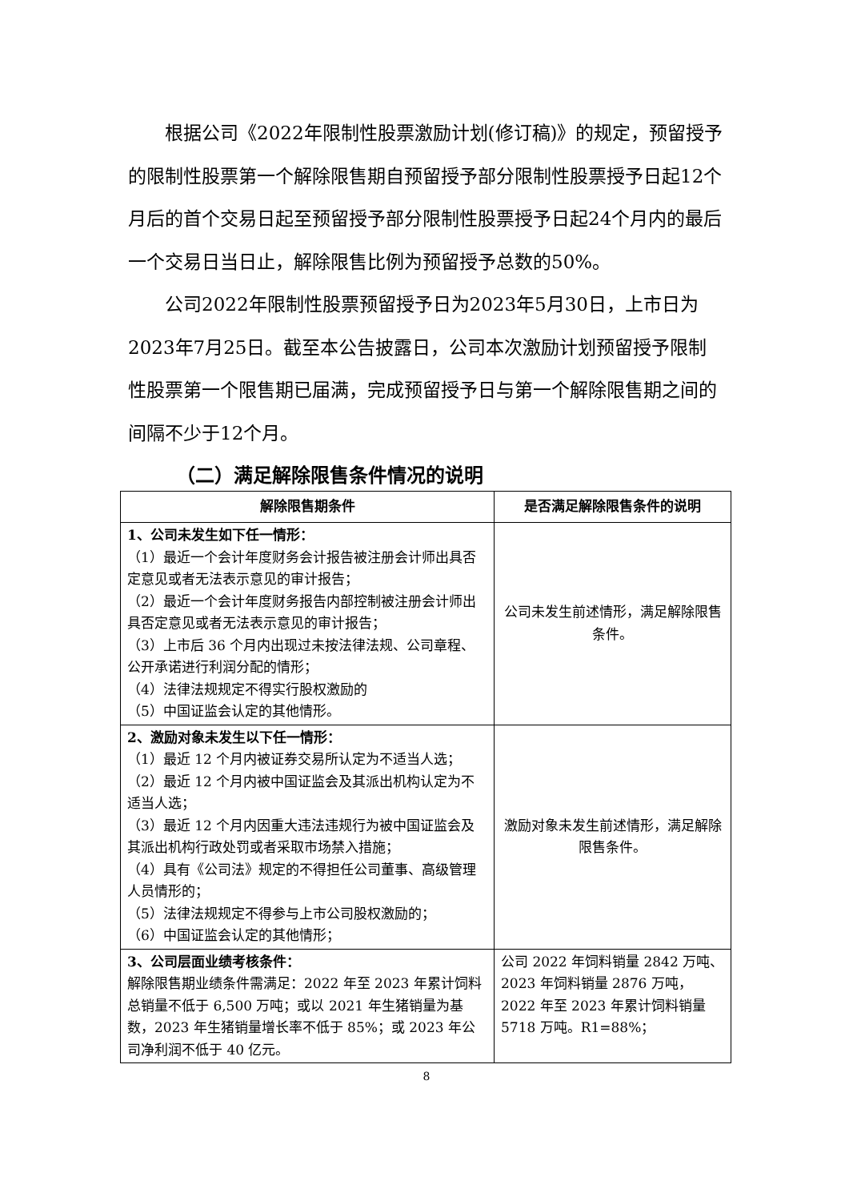根据公司《2022年限制性股票激励计划(修订稿)》的规定，预留授予的限制性股票第一个解除限售期自预留授予部分限制性股票授予日起12个月后的首个交易日起至预留授予部分限制性股票授予日起24个月内的最后一个交易日当日止，解除限售比例为预留授予总数的50%。
公司2022年限制性股票预留授予日为2023年5月30日，上市日为2023年7月25日。截至本公告披露日，公司本次激励计划预留授予限制性股票第一个限售期已届满，完成预留授予日与第一个解除限售期之间的间隔不少于12个月。
（二）满足解除限售条件情况的说明
| 解除限售期条件 | 是否满足解除限售条件的说明 |
| --- | --- |
| 1、公司未发生如下任一情形： （1）最近一个会计年度财务会计报告被注册会计师出具否定意见或者无法表示意见的审计报告； （2）最近一个会计年度财务报告内部控制被注册会计师出具否定意见或者无法表示意见的审计报告； （3）上市后 36 个月内出现过未按法律法规、公司章程、公开承诺进行利润分配的情形； （4）法律法规规定不得实行股权激励的 （5）中国证监会认定的其他情形。 | 公司未发生前述情形，满足解除限售条件。 |
| 2、激励对象未发生以下任一情形： （1）最近 12 个月内被证券交易所认定为不适当人选； （2）最近 12 个月内被中国证监会及其派出机构认定为不适当人选； （3）最近 12 个月内因重大违法违规行为被中国证监会及其派出机构行政处罚或者采取市场禁入措施； （4）具有《公司法》规定的不得担任公司董事、高级管理人员情形的； （5）法律法规规定不得参与上市公司股权激励的； （6）中国证监会认定的其他情形； | 激励对象未发生前述情形，满足解除限售条件。 |
| 3、公司层面业绩考核条件： 解除限售期业绩条件需满足：2022 年至 2023 年累计饲料总销量不低于 6,500 万吨；或以 2021 年生猪销量为基数，2023 年生猪销量增长率不低于 85%；或 2023 年公司净利润不低于 40 亿元。 | 公司 2022 年饲料销量 2842 万吨、2023 年饲料销量 2876 万吨，2022 年至 2023 年累计饲料销量 5718 万吨。R1=88%； |
8